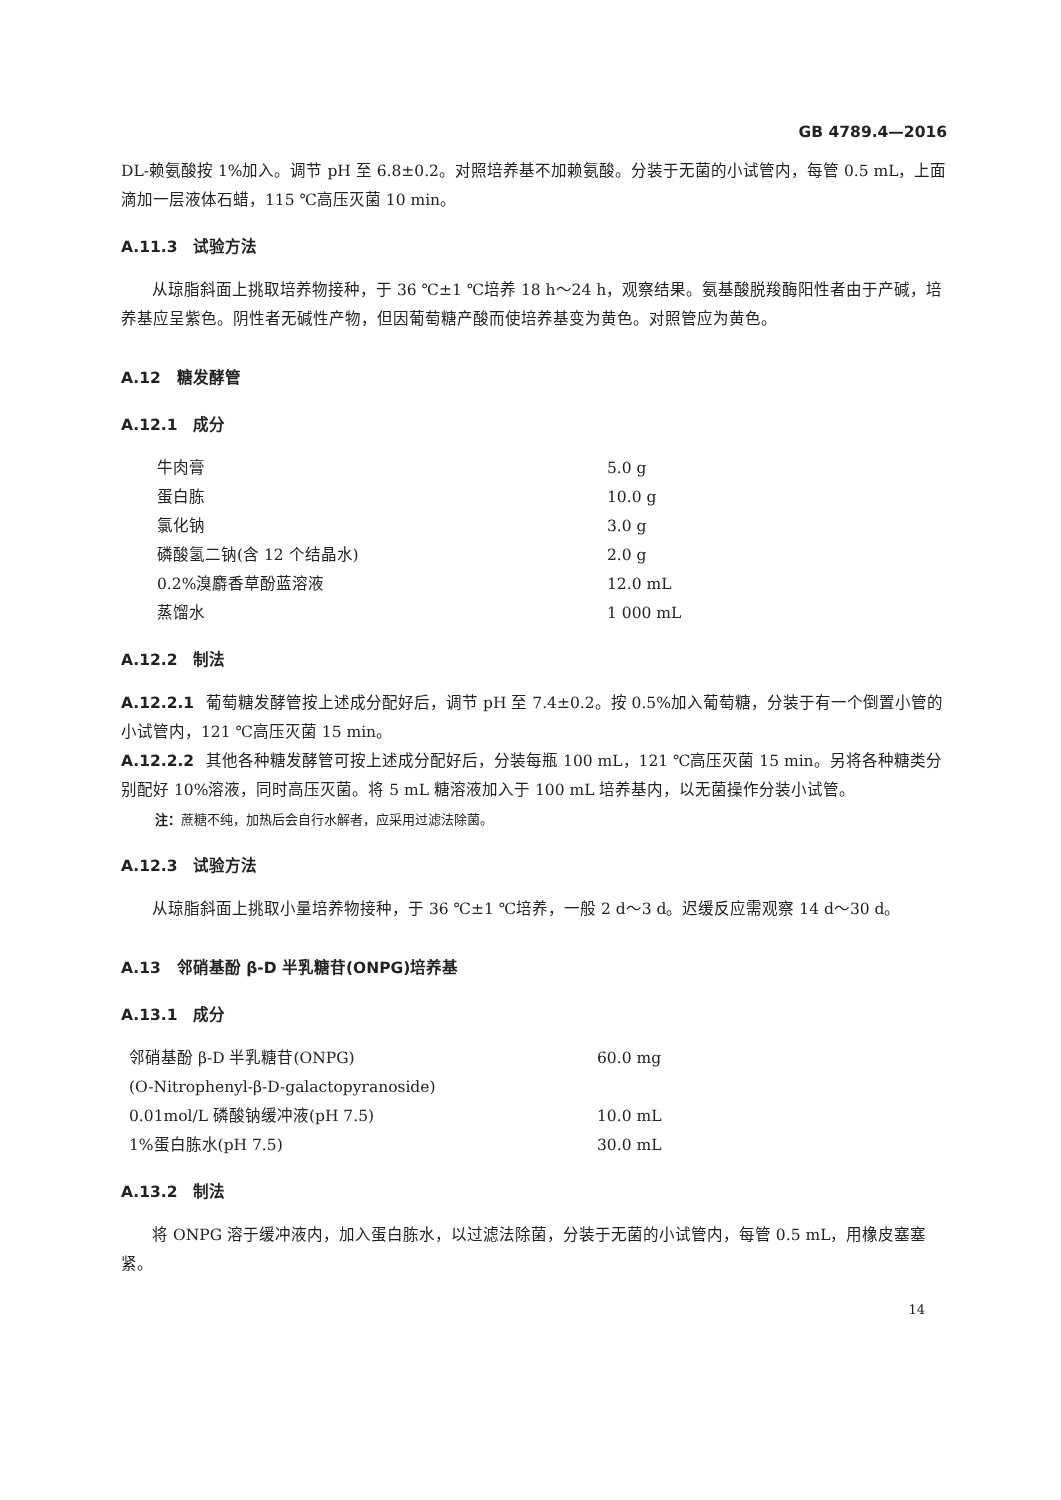GB 4789.4—2016
DL-赖氨酸按 1%加入。调节 pH 至 6.8±0.2。对照培养基不加赖氨酸。分装于无菌的小试管内，每管 0.5 mL，上面滴加一层液体石蜡，115 ℃高压灭菌 10 min。
A.11.3　试验方法
从琼脂斜面上挑取培养物接种，于 36 ℃±1 ℃培养 18 h～24 h，观察结果。氨基酸脱羧酶阳性者由于产碱，培养基应呈紫色。阴性者无碱性产物，但因葡萄糖产酸而使培养基变为黄色。对照管应为黄色。
A.12　糖发酵管
A.12.1　成分
| 牛肉膏 | 5.0 g |
| 蛋白胨 | 10.0 g |
| 氯化钠 | 3.0 g |
| 磷酸氢二钠(含 12 个结晶水) | 2.0 g |
| 0.2%溴麝香草酚蓝溶液 | 12.0 mL |
| 蒸馏水 | 1 000 mL |
A.12.2　制法
A.12.2.1 葡萄糖发酵管按上述成分配好后，调节 pH 至 7.4±0.2。按 0.5%加入葡萄糖，分装于有一个倒置小管的小试管内，121 ℃高压灭菌 15 min。
A.12.2.2 其他各种糖发酵管可按上述成分配好后，分装每瓶 100 mL，121 ℃高压灭菌 15 min。另将各种糖类分别配好 10%溶液，同时高压灭菌。将 5 mL 糖溶液加入于 100 mL 培养基内，以无菌操作分装小试管。
注：蔗糖不纯，加热后会自行水解者，应采用过滤法除菌。
A.12.3　试验方法
从琼脂斜面上挑取小量培养物接种，于 36 ℃±1 ℃培养，一般 2 d～3 d。迟缓反应需观察 14 d～30 d。
A.13　邻硝基酚 β-D 半乳糖苷(ONPG)培养基
A.13.1　成分
| 邻硝基酚 β-D 半乳糖苷(ONPG) | 60.0 mg |
| (O-Nitrophenyl-β-D-galactopyranoside) | |
| 0.01mol/L 磷酸钠缓冲液(pH 7.5) | 10.0 mL |
| 1%蛋白胨水(pH 7.5) | 30.0 mL |
A.13.2　制法
将 ONPG 溶于缓冲液内，加入蛋白胨水，以过滤法除菌，分装于无菌的小试管内，每管 0.5 mL，用橡皮塞塞紧。
14